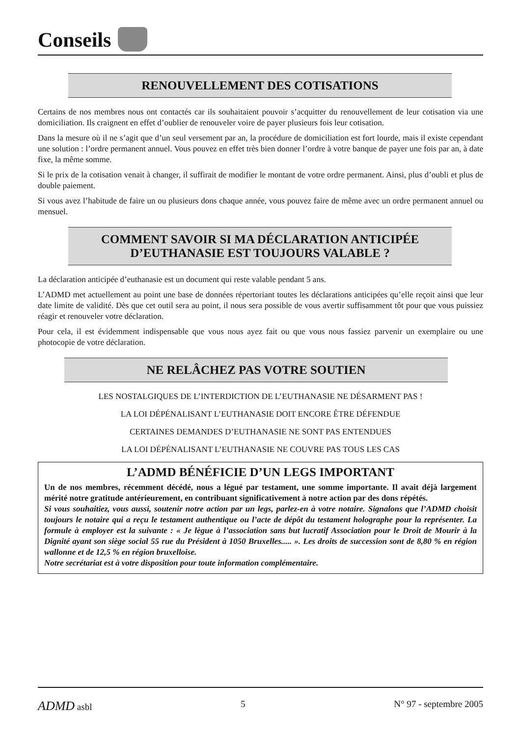Conseils
RENOUVELLEMENT DES COTISATIONS
Certains de nos membres nous ont contactés car ils souhaitaient pouvoir s’acquitter du renouvellement de leur cotisation via une domiciliation. Ils craignent en effet d’oublier de renouveler voire de payer plusieurs fois leur cotisation.
Dans la mesure où il ne s’agit que d’un seul versement par an, la procédure de domiciliation est fort lourde, mais il existe cependant une solution : l’ordre permanent annuel. Vous pouvez en effet très bien donner l’ordre à votre banque de payer une fois par an, à date fixe, la même somme.
Si le prix de la cotisation venait à changer, il suffirait de modifier le montant de votre ordre permanent. Ainsi, plus d’oubli et plus de double paiement.
Si vous avez l’habitude de faire un ou plusieurs dons chaque année, vous pouvez faire de même avec un ordre permanent annuel ou mensuel.
COMMENT SAVOIR SI MA DÉCLARATION ANTICIPÉE D’EUTHANASIE EST TOUJOURS VALABLE ?
La déclaration anticipée d’euthanasie est un document qui reste valable pendant 5 ans.
L’ADMD met actuellement au point une base de données répertoriant toutes les déclarations anticipées qu’elle reçoit ainsi que leur date limite de validité. Dès que cet outil sera au point, il nous sera possible de vous avertir suffisamment tôt pour que vous puissiez réagir et renouveler votre déclaration.
Pour cela, il est évidemment indispensable que vous nous ayez fait ou que vous nous fassiez parvenir un exemplaire ou une photocopie de votre déclaration.
NE RELÂCHEZ PAS VOTRE SOUTIEN
LES NOSTALGIQUES DE L’INTERDICTION DE L’EUTHANASIE NE DÉSARMENT PAS !
LA LOI DÉPÉNALISANT L’EUTHANASIE DOIT ENCORE ÊTRE DÉFENDUE
CERTAINES DEMANDES D’EUTHANASIE NE SONT PAS ENTENDUES
LA LOI DÉPÉNALISANT L’EUTHANASIE NE COUVRE PAS TOUS LES CAS
L’ADMD BÉNÉFICIE D’UN LEGS IMPORTANT
Un de nos membres, récemment décédé, nous a légué par testament, une somme importante. Il avait déjà largement mérité notre gratitude antérieurement, en contribuant significativement à notre action par des dons répétés.
Si vous souhaitiez, vous aussi, soutenir notre action par un legs, parlez-en à votre notaire. Signalons que l’ADMD choisit toujours le notaire qui a reçu le testament authentique ou l’acte de dépôt du testament holographe pour la représenter. La formule à employer est la suivante : « Je lègue à l’association sans but lucratif Association pour le Droit de Mourir à la Dignité ayant son siège social 55 rue du Président à 1050 Bruxelles..... ». Les droits de succession sont de 8,80 % en région wallonne et de 12,5 % en région bruxelloise.
Notre secrétariat est à votre disposition pour toute information complémentaire.
ADMD asbl 5 N° 97 - septembre 2005